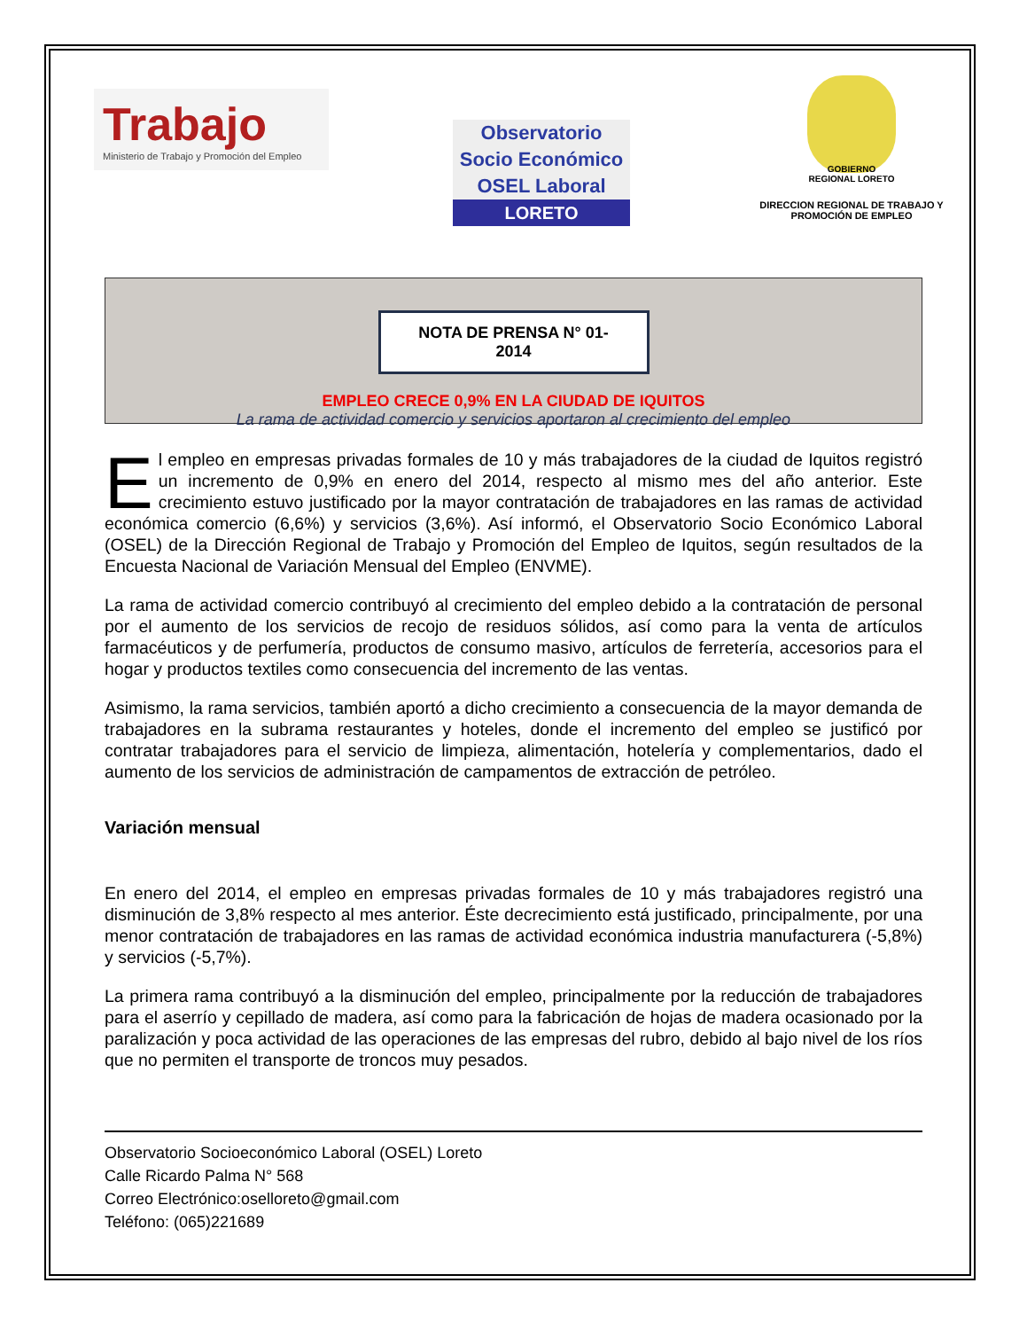Trabajo
Ministerio de Trabajo y Promoción del Empleo
Observatorio
Socio Económico
OSEL Laboral
LORETO
GOBIERNO REGIONAL LORETO
DIRECCION REGIONAL DE TRABAJO Y PROMOCIÓN DE EMPLEO
NOTA DE PRENSA N° 01-2014
EMPLEO CRECE 0,9% EN LA CIUDAD DE IQUITOS
La rama de actividad comercio y servicios aportaron al crecimiento del empleo
El empleo en empresas privadas formales de 10 y más trabajadores de la ciudad de Iquitos registró un incremento de 0,9% en enero del 2014, respecto al mismo mes del año anterior. Este crecimiento estuvo justificado por la mayor contratación de trabajadores en las ramas de actividad económica comercio (6,6%) y servicios (3,6%). Así informó, el Observatorio Socio Económico Laboral (OSEL) de la Dirección Regional de Trabajo y Promoción del Empleo de Iquitos, según resultados de la Encuesta Nacional de Variación Mensual del Empleo (ENVME).
La rama de actividad comercio contribuyó al crecimiento del empleo debido a la contratación de personal por el aumento de los servicios de recojo de residuos sólidos, así como para la venta de artículos farmacéuticos y de perfumería, productos de consumo masivo, artículos de ferretería, accesorios para el hogar y productos textiles como consecuencia del incremento de las ventas.
Asimismo, la rama servicios, también aportó a dicho crecimiento a consecuencia de la mayor demanda de trabajadores en la subrama restaurantes y hoteles, donde el incremento del empleo se justificó por contratar trabajadores para el servicio de limpieza, alimentación, hotelería y complementarios, dado el aumento de los servicios de administración de campamentos de extracción de petróleo.
Variación mensual
En enero del 2014, el empleo en empresas privadas formales de 10 y más trabajadores registró una disminución de 3,8% respecto al mes anterior. Éste decrecimiento está justificado, principalmente, por una menor contratación de trabajadores en las ramas de actividad económica industria manufacturera (-5,8%) y servicios (-5,7%).
La primera rama contribuyó a la disminución del empleo, principalmente por la reducción de trabajadores para el aserrío y cepillado de madera, así como para la fabricación de hojas de madera ocasionado por la paralización y poca actividad de las operaciones de las empresas del rubro, debido al bajo nivel de los ríos que no permiten el transporte de troncos muy pesados.
Observatorio Socioeconómico Laboral (OSEL) Loreto
Calle Ricardo Palma N° 568
Correo Electrónico:oselloreto@gmail.com
Teléfono: (065)221689